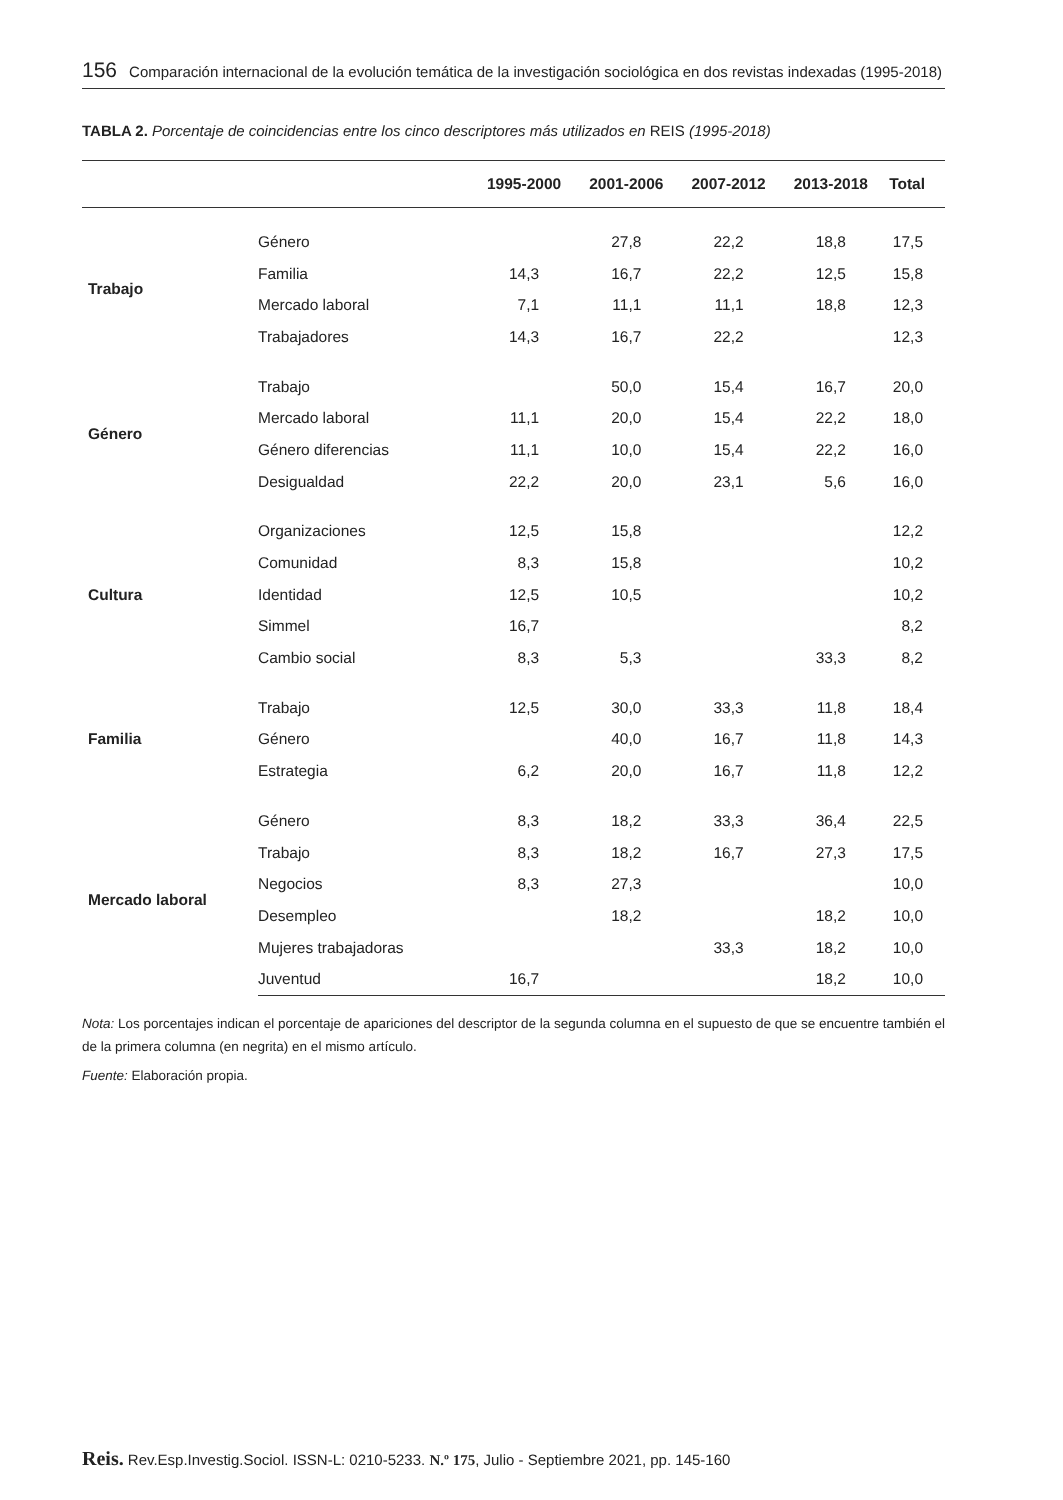156 Comparación internacional de la evolución temática de la investigación sociológica en dos revistas indexadas (1995-2018)
TABLA 2. Porcentaje de coincidencias entre los cinco descriptores más utilizados en REIS (1995-2018)
| | | 1995-2000 | 2001-2006 | 2007-2012 | 2013-2018 | Total |
| --- | --- | --- | --- | --- | --- | --- |
| Trabajo | Género | | 27,8 | 22,2 | 18,8 | 17,5 |
| | Familia | 14,3 | 16,7 | 22,2 | 12,5 | 15,8 |
| | Mercado laboral | 7,1 | 11,1 | 11,1 | 18,8 | 12,3 |
| | Trabajadores | 14,3 | 16,7 | 22,2 | | 12,3 |
| Género | Trabajo | | 50,0 | 15,4 | 16,7 | 20,0 |
| | Mercado laboral | 11,1 | 20,0 | 15,4 | 22,2 | 18,0 |
| | Género diferencias | 11,1 | 10,0 | 15,4 | 22,2 | 16,0 |
| | Desigualdad | 22,2 | 20,0 | 23,1 | 5,6 | 16,0 |
| Cultura | Organizaciones | 12,5 | 15,8 | | | 12,2 |
| | Comunidad | 8,3 | 15,8 | | | 10,2 |
| | Identidad | 12,5 | 10,5 | | | 10,2 |
| | Simmel | 16,7 | | | | 8,2 |
| | Cambio social | 8,3 | 5,3 | | 33,3 | 8,2 |
| Familia | Trabajo | 12,5 | 30,0 | 33,3 | 11,8 | 18,4 |
| | Género | | 40,0 | 16,7 | 11,8 | 14,3 |
| | Estrategia | 6,2 | 20,0 | 16,7 | 11,8 | 12,2 |
| Mercado laboral | Género | 8,3 | 18,2 | 33,3 | 36,4 | 22,5 |
| | Trabajo | 8,3 | 18,2 | 16,7 | 27,3 | 17,5 |
| | Negocios | 8,3 | 27,3 | | | 10,0 |
| | Desempleo | | 18,2 | | 18,2 | 10,0 |
| | Mujeres trabajadoras | | | 33,3 | 18,2 | 10,0 |
| | Juventud | 16,7 | | | 18,2 | 10,0 |
Nota: Los porcentajes indican el porcentaje de apariciones del descriptor de la segunda columna en el supuesto de que se encuentre también el de la primera columna (en negrita) en el mismo artículo.
Fuente: Elaboración propia.
Reis. Rev.Esp.Investig.Sociol. ISSN-L: 0210-5233. N.º 175, Julio - Septiembre 2021, pp. 145-160